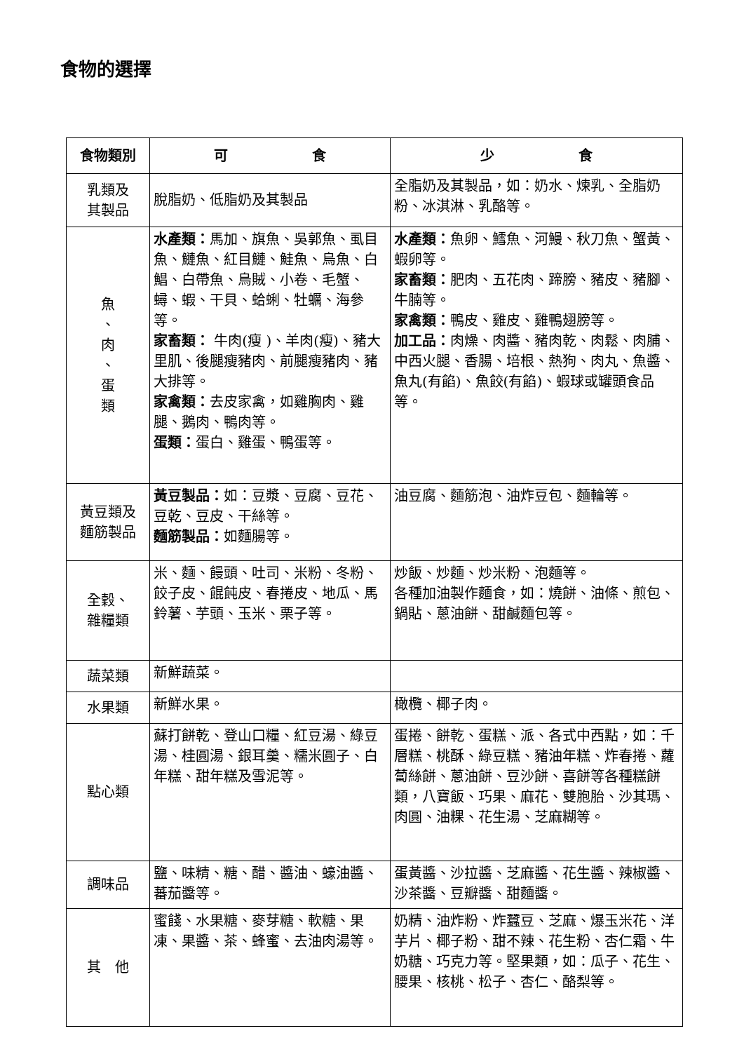食物的選擇
| 食物類別 | 可 食 | 少 食 |
| --- | --- | --- |
| 乳類及 其製品 | 脫脂奶、低脂奶及其製品 | 全脂奶及其製品，如：奶水、煉乳、全脂奶粉、冰淇淋、乳酪等。 |
| 魚 、 肉 、 蛋 類 | 水產類： 馬加、旗魚、吳郭魚、虱目魚、鰱魚、紅目鰱、鮭魚、烏魚、白鯧、白帶魚、烏賊、小卷、毛蟹、蟳、蝦、干貝、蛤蜊、牡蠣、海參等。 家畜類： 牛肉(瘦 )、羊肉(瘦)、豬大里肌、後腿瘦豬肉、前腿瘦豬肉、豬大排等。 家禽類： 去皮家禽，如雞胸肉、雞腿、鵝肉、鴨肉等。 蛋類： 蛋白、雞蛋、鴨蛋等。 | 水產類： 魚卵、鱈魚、河鰻、秋刀魚、蟹黃、蝦卵等。 家畜類： 肥肉、五花肉、蹄膀、豬皮、豬腳、牛腩等。 家禽類： 鴨皮、雞皮、雞鴨翅膀等。 加工品： 肉燥、肉醬、豬肉乾、肉鬆、肉脯、中西火腿、香腸、培根、熱狗、肉丸、魚醬、魚丸(有餡)、魚餃(有餡)、蝦球或罐頭食品等。 |
| 黃豆類及 麵筋製品 | 黃豆製品： 如：豆漿、豆腐、豆花、豆乾、豆皮、干絲等。 麵筋製品： 如麵腸等。 | 油豆腐、麵筋泡、油炸豆包、麵輪等。 |
| 全穀、 雜糧類 | 米、麵、饅頭、吐司、米粉、冬粉、餃子皮、餛飩皮、春捲皮、地瓜、馬鈴薯、芋頭、玉米、栗子等。 | 炒飯、炒麵、炒米粉、泡麵等。 各種加油製作麵食，如：燒餅、油條、煎包、鍋貼、蔥油餅、甜鹹麵包等。 |
| 蔬菜類 | 新鮮蔬菜。 | |
| 水果類 | 新鮮水果。 | 橄欖、椰子肉。 |
| 點心類 | 蘇打餅乾、登山口糧、紅豆湯、綠豆湯、桂圓湯、銀耳羹、糯米圓子、白年糕、甜年糕及雪泥等。 | 蛋捲、餅乾、蛋糕、派、各式中西點，如：千層糕、桃酥、綠豆糕、豬油年糕、炸春捲、蘿蔔絲餅、蔥油餅、豆沙餅、喜餅等各種糕餅類，八寶飯、巧果、麻花、雙胞胎、沙其瑪、肉圓、油粿、花生湯、芝麻糊等。 |
| 調味品 | 鹽、味精、糖、醋、醬油、蠔油醬、蕃茄醬等。 | 蛋黃醬、沙拉醬、芝麻醬、花生醬、辣椒醬、沙茶醬、豆瓣醬、甜麵醬。 |
| 其 他 | 蜜餞、水果糖、麥芽糖、軟糖、果凍、果醬、茶、蜂蜜、去油肉湯等。 | 奶精、油炸粉、炸蠶豆、芝麻、爆玉米花、洋芋片、椰子粉、甜不辣、花生粉、杏仁霜、牛奶糖、巧克力等。堅果類，如：瓜子、花生、腰果、核桃、松子、杏仁、酪梨等。 |